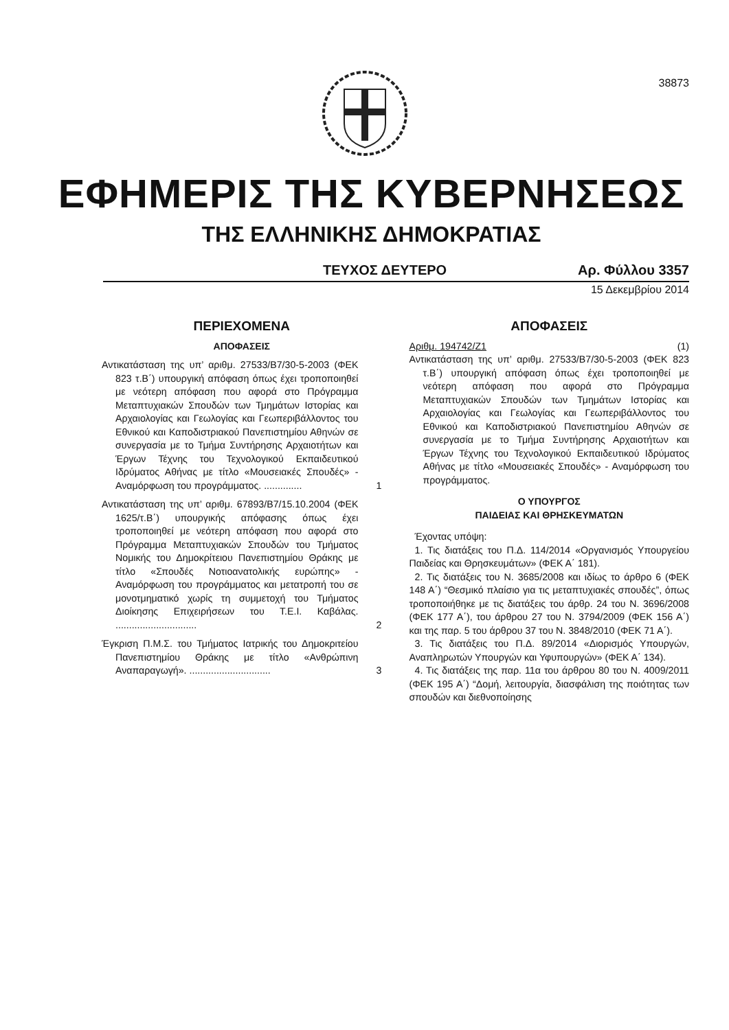38873
ΕΦΗΜΕΡΙΣ ΤΗΣ ΚΥΒΕΡΝΗΣΕΩΣ
ΤΗΣ ΕΛΛΗΝΙΚΗΣ ΔΗΜΟΚΡΑΤΙΑΣ
ΤΕΥΧΟΣ ΔΕΥΤΕΡΟ Αρ. Φύλλου 3357
15 Δεκεμβρίου 2014
ΠΕΡΙΕΧΟΜΕΝΑ
ΑΠΟΦΑΣΕΙΣ
Αντικατάσταση της υπ’ αριθμ. 27533/Β7/30-5-2003 (ΦΕΚ 823 τ.Β΄) υπουργική απόφαση όπως έχει τροποποιηθεί με νεότερη απόφαση που αφορά στο Πρόγραμμα Μεταπτυχιακών Σπουδών των Τμημάτων Ιστορίας και Αρχαιολογίας και Γεωλογίας και Γεωπεριβάλλοντος του Εθνικού και Καποδιστριακού Πανεπιστημίου Αθηνών σε συνεργασία με το Τμήμα Συντήρησης Αρχαιοτήτων και Έργων Τέχνης του Τεχνολογικού Εκπαιδευτικού Ιδρύματος Αθήνας με τίτλο «Μουσειακές Σπουδές» - Αναμόρφωση του προγράμματος. ..............
1
Αντικατάσταση της υπ’ αριθμ. 67893/Β7/15.10.2004 (ΦΕΚ 1625/τ.Β΄) υπουργικής απόφασης όπως έχει τροποποιηθεί με νεότερη απόφαση που αφορά στο Πρόγραμμα Μεταπτυχιακών Σπουδών του Τμήματος Νομικής του Δημοκρίτειου Πανεπιστημίου Θράκης με τίτλο «Σπουδές Νοτιοανατολικής ευρώπης» - Αναμόρφωση του προγράμματος και μετατροπή του σε μονοτμηματικό χωρίς τη συμμετοχή του Τμήματος Διοίκησης Επιχειρήσεων του Τ.Ε.Ι. Καβάλας. ..............................
2
Έγκριση Π.Μ.Σ. του Τμήματος Ιατρικής του Δημοκριτείου Πανεπιστημίου Θράκης με τίτλο «Ανθρώπινη Αναπαραγωγή». ..............................
3
ΑΠΟΦΑΣΕΙΣ
Αριθμ. 194742/Ζ1 (1)
Αντικατάσταση της υπ’ αριθμ. 27533/Β7/30-5-2003 (ΦΕΚ 823 τ.Β΄) υπουργική απόφαση όπως έχει τροποποιηθεί με νεότερη απόφαση που αφορά στο Πρόγραμμα Μεταπτυχιακών Σπουδών των Τμημάτων Ιστορίας και Αρχαιολογίας και Γεωλογίας και Γεωπεριβάλλοντος του Εθνικού και Καποδιστριακού Πανεπιστημίου Αθηνών σε συνεργασία με το Τμήμα Συντήρησης Αρχαιοτήτων και Έργων Τέχνης του Τεχνολογικού Εκπαιδευτικού Ιδρύματος Αθήνας με τίτλο «Μουσειακές Σπουδές» - Αναμόρφωση του προγράμματος.
Ο ΥΠΟΥΡΓΟΣ
ΠΑΙΔΕΙΑΣ ΚΑΙ ΘΡΗΣΚΕΥΜΑΤΩΝ
Έχοντας υπόψη:
1. Τις διατάξεις του Π.Δ. 114/2014 «Οργανισμός Υπουργείου Παιδείας και Θρησκευμάτων» (ΦΕΚ Α΄ 181).
2. Τις διατάξεις του Ν. 3685/2008 και ιδίως το άρθρο 6 (ΦΕΚ 148 Α΄) “Θεσμικό πλαίσιο για τις μεταπτυχιακές σπουδές”, όπως τροποποιήθηκε με τις διατάξεις του άρθρ. 24 του Ν. 3696/2008 (ΦΕΚ 177 Α΄), του άρθρου 27 του Ν. 3794/2009 (ΦΕΚ 156 Α΄) και της παρ. 5 του άρθρου 37 του Ν. 3848/2010 (ΦΕΚ 71 Α΄).
3. Τις διατάξεις του Π.Δ. 89/2014 «Διορισμός Υπουργών, Αναπληρωτών Υπουργών και Υφυπουργών» (ΦΕΚ Α΄ 134).
4. Τις διατάξεις της παρ. 11α του άρθρου 80 του Ν. 4009/2011 (ΦΕΚ 195 Α΄) “Δομή, λειτουργία, διασφάλιση της ποιότητας των σπουδών και διεθνοποίησης